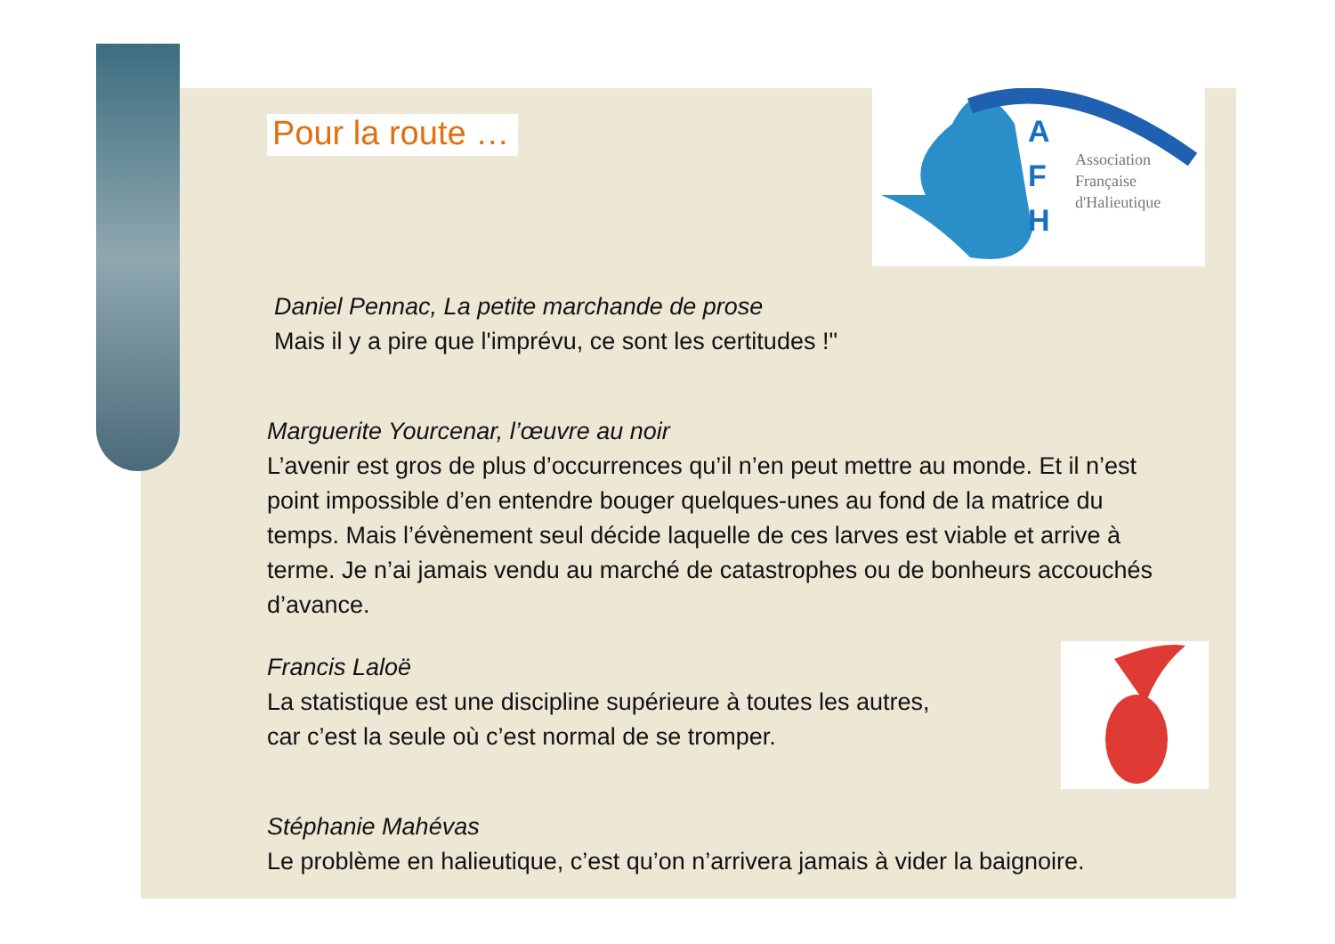A
F
H
Association
Française
d'Halieutique
Pour la route …
Daniel Pennac, La petite marchande de prose
Mais il y a pire que l'imprévu, ce sont les certitudes !"
Marguerite Yourcenar, l’œuvre au noir
L’avenir est gros de plus d’occurrences qu’il n’en peut mettre au monde. Et il n’est point impossible d’en entendre bouger quelques-unes au fond de la matrice du temps. Mais l’évènement seul décide laquelle de ces larves est viable et arrive à terme. Je n’ai jamais vendu au marché de catastrophes ou de bonheurs accouchés d’avance.
Francis Laloë
La statistique est une discipline supérieure à toutes les autres,
car c’est la seule où c’est normal de se tromper.
Stéphanie Mahévas
Le problème en halieutique, c’est qu’on n’arrivera jamais à vider la baignoire.